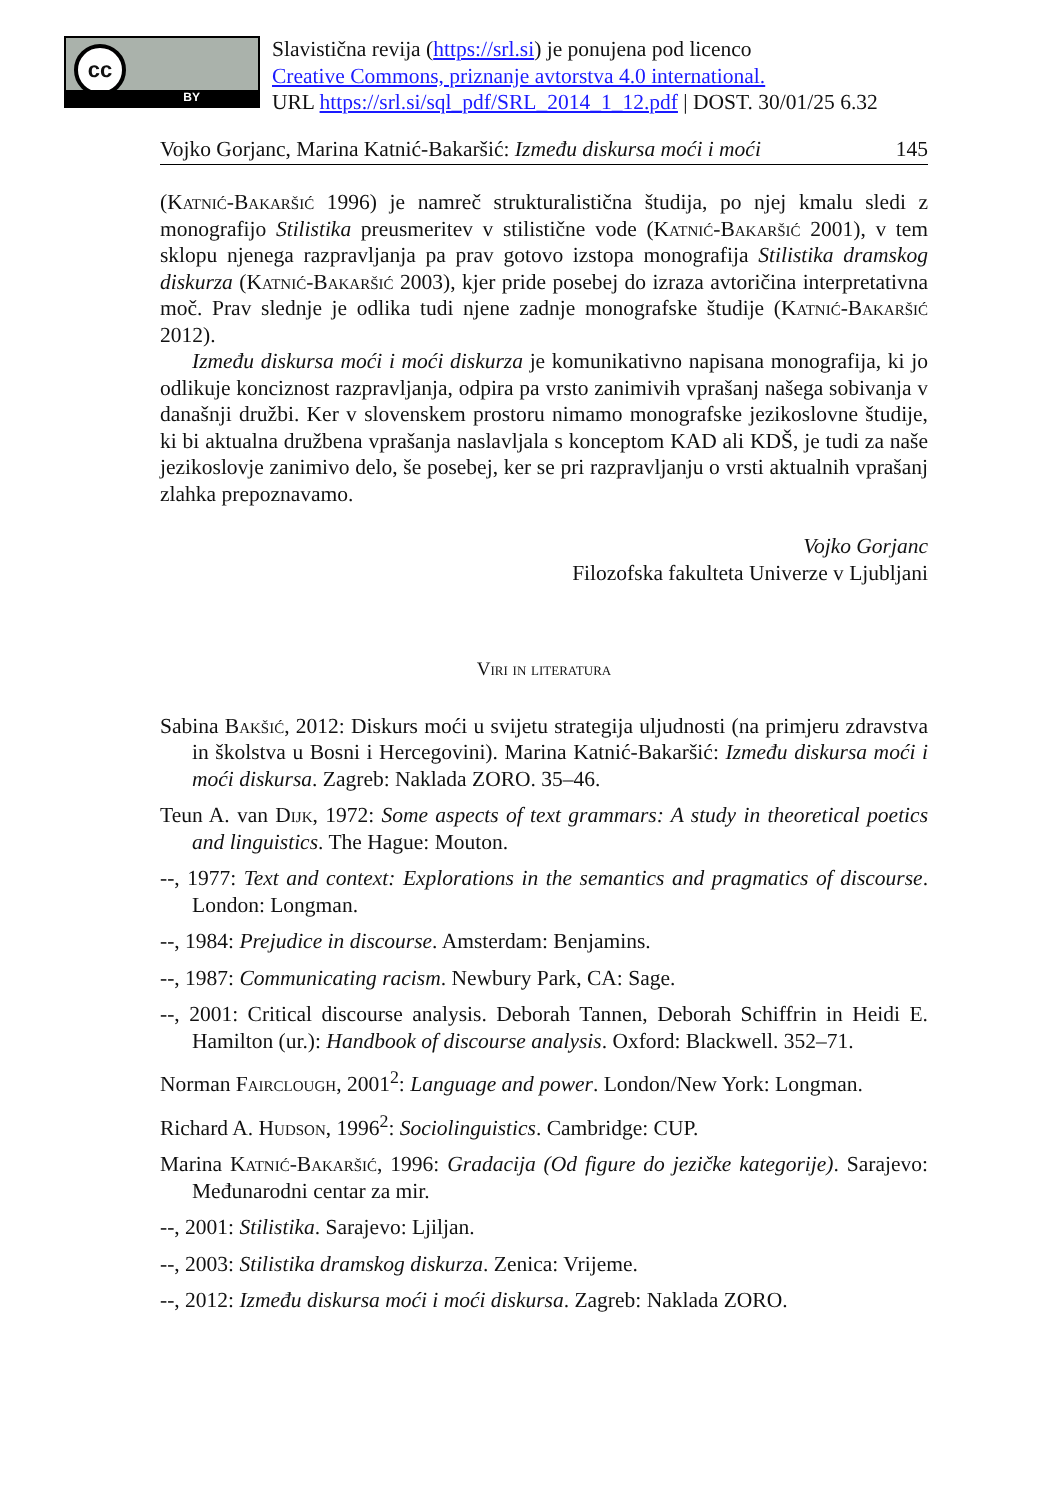cc
BY
Slavistična revija (https://srl.si) je ponujena pod licenco
Creative Commons, priznanje avtorstva 4.0 international.
URL https://srl.si/sql_pdf/SRL_2014_1_12.pdf | DOST. 30/01/25 6.32
Vojko Gorjanc, Marina Katnić-Bakaršić: Između diskursa moći i moći 145
(Katnić-Bakaršić 1996) je namreč strukturalistična študija, po njej kmalu sledi z monografijo Stilistika preusmeritev v stilistične vode (Katnić-Bakaršić 2001), v tem sklopu njenega razpravljanja pa prav gotovo izstopa monografija Stilistika dramskog diskurza (Katnić-Bakaršić 2003), kjer pride posebej do izraza avtoričina interpretativna moč. Prav slednje je odlika tudi njene zadnje monografske študije (Katnić-Bakaršić 2012).
Između diskursa moći i moći diskurza je komunikativno napisana monografija, ki jo odlikuje konciznost razpravljanja, odpira pa vrsto zanimivih vprašanj našega sobivanja v današnji družbi. Ker v slovenskem prostoru nimamo monografske jezikoslovne študije, ki bi aktualna družbena vprašanja naslavljala s konceptom KAD ali KDŠ, je tudi za naše jezikoslovje zanimivo delo, še posebej, ker se pri razpravljanju o vrsti aktualnih vprašanj zlahka prepoznavamo.
Vojko Gorjanc
Filozofska fakulteta Univerze v Ljubljani
Viri in literatura
Sabina Bakšić, 2012: Diskurs moći u svijetu strategija uljudnosti (na primjeru zdravstva in školstva u Bosni i Hercegovini). Marina Katnić-Bakaršić: Između diskursa moći i moći diskursa. Zagreb: Naklada ZORO. 35–46.
Teun A. van Dijk, 1972: Some aspects of text grammars: A study in theoretical poetics and linguistics. The Hague: Mouton.
--, 1977: Text and context: Explorations in the semantics and pragmatics of discourse. London: Longman.
--, 1984: Prejudice in discourse. Amsterdam: Benjamins.
--, 1987: Communicating racism. Newbury Park, CA: Sage.
--, 2001: Critical discourse analysis. Deborah Tannen, Deborah Schiffrin in Heidi E. Hamilton (ur.): Handbook of discourse analysis. Oxford: Blackwell. 352–71.
Norman Fairclough, 2001<sup>2</sup>: Language and power. London/New York: Longman.
Richard A. Hudson, 1996<sup>2</sup>: Sociolinguistics. Cambridge: CUP.
Marina Katnić-Bakaršić, 1996: Gradacija (Od figure do jezičke kategorije). Sarajevo: Međunarodni centar za mir.
--, 2001: Stilistika. Sarajevo: Ljiljan.
--, 2003: Stilistika dramskog diskurza. Zenica: Vrijeme.
--, 2012: Između diskursa moći i moći diskursa. Zagreb: Naklada ZORO.